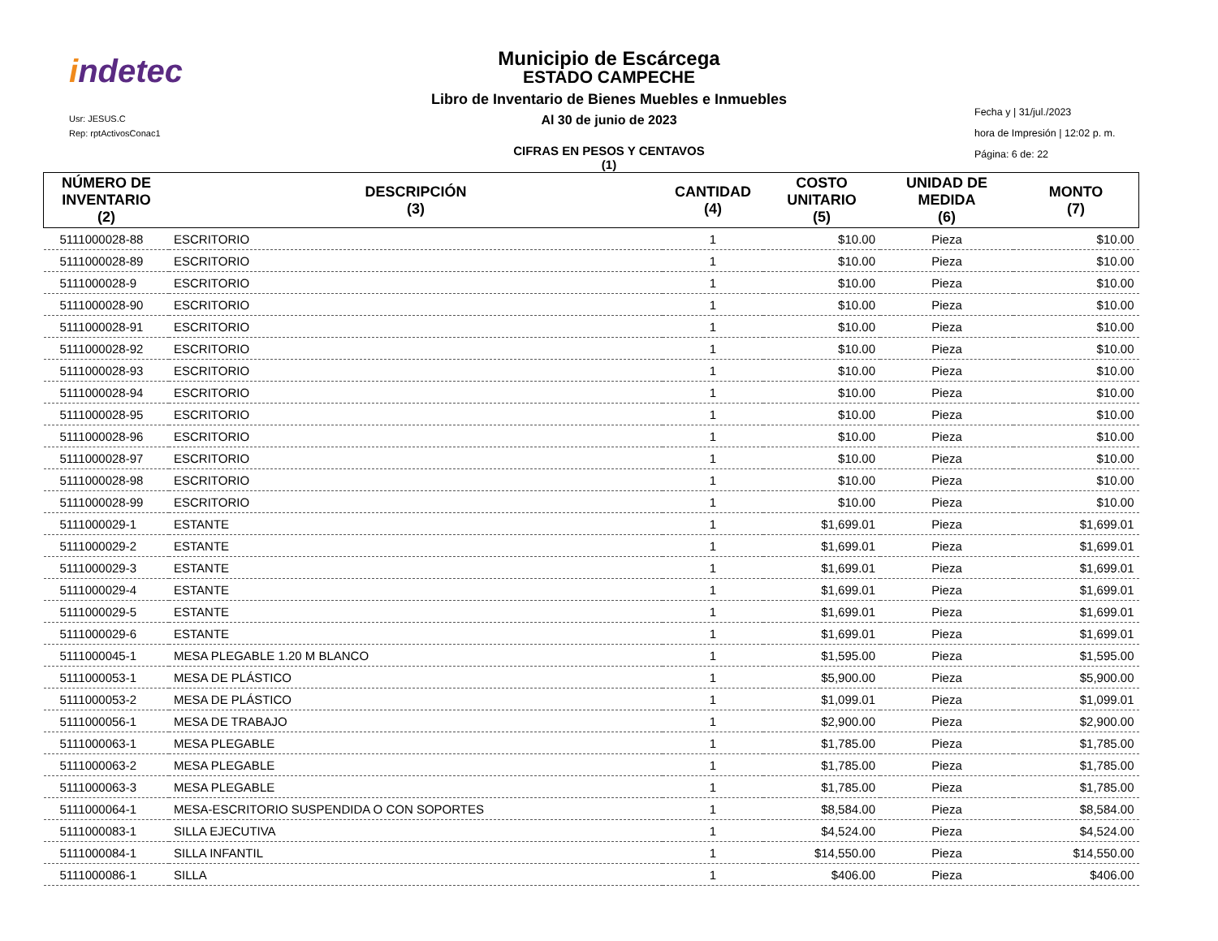indetec
Usr: JESUS.C
Rep: rptActivosConac1
Municipio de Escárcega
ESTADO CAMPECHE
Libro de Inventario de Bienes Muebles e Inmuebles
Al 30 de junio de 2023
CIFRAS EN PESOS Y CENTAVOS
(1)
Fecha y | 31/jul./2023
hora de Impresión | 12:02 p. m.
Página: 6 de: 22
| NÚMERO DE INVENTARIO (2) | DESCRIPCIÓN (3) | CANTIDAD (4) | COSTO UNITARIO (5) | UNIDAD DE MEDIDA (6) | MONTO (7) |
| --- | --- | --- | --- | --- | --- |
| 5111000028-88 | ESCRITORIO | 1 | $10.00 | Pieza | $10.00 |
| 5111000028-89 | ESCRITORIO | 1 | $10.00 | Pieza | $10.00 |
| 5111000028-9 | ESCRITORIO | 1 | $10.00 | Pieza | $10.00 |
| 5111000028-90 | ESCRITORIO | 1 | $10.00 | Pieza | $10.00 |
| 5111000028-91 | ESCRITORIO | 1 | $10.00 | Pieza | $10.00 |
| 5111000028-92 | ESCRITORIO | 1 | $10.00 | Pieza | $10.00 |
| 5111000028-93 | ESCRITORIO | 1 | $10.00 | Pieza | $10.00 |
| 5111000028-94 | ESCRITORIO | 1 | $10.00 | Pieza | $10.00 |
| 5111000028-95 | ESCRITORIO | 1 | $10.00 | Pieza | $10.00 |
| 5111000028-96 | ESCRITORIO | 1 | $10.00 | Pieza | $10.00 |
| 5111000028-97 | ESCRITORIO | 1 | $10.00 | Pieza | $10.00 |
| 5111000028-98 | ESCRITORIO | 1 | $10.00 | Pieza | $10.00 |
| 5111000028-99 | ESCRITORIO | 1 | $10.00 | Pieza | $10.00 |
| 5111000029-1 | ESTANTE | 1 | $1,699.01 | Pieza | $1,699.01 |
| 5111000029-2 | ESTANTE | 1 | $1,699.01 | Pieza | $1,699.01 |
| 5111000029-3 | ESTANTE | 1 | $1,699.01 | Pieza | $1,699.01 |
| 5111000029-4 | ESTANTE | 1 | $1,699.01 | Pieza | $1,699.01 |
| 5111000029-5 | ESTANTE | 1 | $1,699.01 | Pieza | $1,699.01 |
| 5111000029-6 | ESTANTE | 1 | $1,699.01 | Pieza | $1,699.01 |
| 5111000045-1 | MESA PLEGABLE 1.20 M BLANCO | 1 | $1,595.00 | Pieza | $1,595.00 |
| 5111000053-1 | MESA DE PLÁSTICO | 1 | $5,900.00 | Pieza | $5,900.00 |
| 5111000053-2 | MESA DE PLÁSTICO | 1 | $1,099.01 | Pieza | $1,099.01 |
| 5111000056-1 | MESA DE TRABAJO | 1 | $2,900.00 | Pieza | $2,900.00 |
| 5111000063-1 | MESA PLEGABLE | 1 | $1,785.00 | Pieza | $1,785.00 |
| 5111000063-2 | MESA PLEGABLE | 1 | $1,785.00 | Pieza | $1,785.00 |
| 5111000063-3 | MESA PLEGABLE | 1 | $1,785.00 | Pieza | $1,785.00 |
| 5111000064-1 | MESA-ESCRITORIO SUSPENDIDA O CON SOPORTES | 1 | $8,584.00 | Pieza | $8,584.00 |
| 5111000083-1 | SILLA EJECUTIVA | 1 | $4,524.00 | Pieza | $4,524.00 |
| 5111000084-1 | SILLA INFANTIL | 1 | $14,550.00 | Pieza | $14,550.00 |
| 5111000086-1 | SILLA | 1 | $406.00 | Pieza | $406.00 |